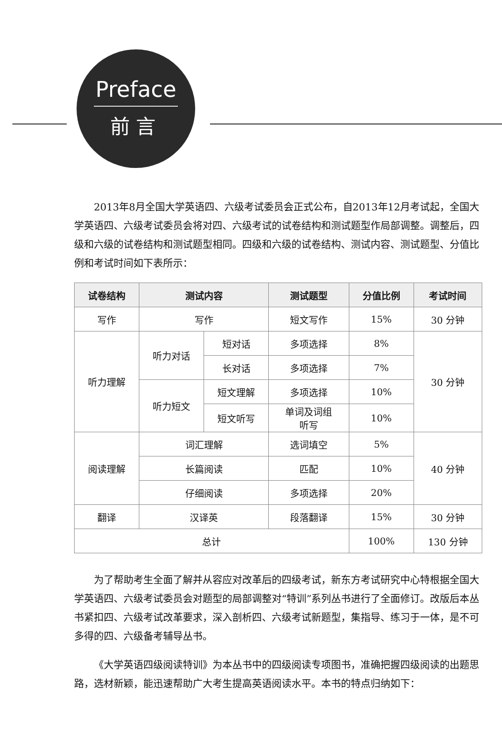Preface
前言
2013年8月全国大学英语四、六级考试委员会正式公布，自2013年12月考试起，全国大学英语四、六级考试委员会将对四、六级考试的试卷结构和测试题型作局部调整。调整后，四级和六级的试卷结构和测试题型相同。四级和六级的试卷结构、测试内容、测试题型、分值比例和考试时间如下表所示：
| 试卷结构 | 测试内容 | | 测试题型 | 分值比例 | 考试时间 |
| --- | --- | --- | --- | --- | --- |
| 写作 | 写作 | | 短文写作 | 15% | 30 分钟 |
| 听力理解 | 听力对话 | 短对话 | 多项选择 | 8% | 30 分钟 |
| | | 长对话 | 多项选择 | 7% | |
| | 听力短文 | 短文理解 | 多项选择 | 10% | |
| | | 短文听写 | 单词及词组 听写 | 10% | |
| 阅读理解 | 词汇理解 | | 选词填空 | 5% | 40 分钟 |
| | 长篇阅读 | | 匹配 | 10% | |
| | 仔细阅读 | | 多项选择 | 20% | |
| 翻译 | 汉译英 | | 段落翻译 | 15% | 30 分钟 |
| 总计 | | | | 100% | 130 分钟 |
为了帮助考生全面了解并从容应对改革后的四级考试，新东方考试研究中心特根据全国大学英语四、六级考试委员会对题型的局部调整对“特训”系列丛书进行了全面修订。改版后本丛书紧扣四、六级考试改革要求，深入剖析四、六级考试新题型，集指导、练习于一体，是不可多得的四、六级备考辅导丛书。
《大学英语四级阅读特训》为本丛书中的四级阅读专项图书，准确把握四级阅读的出题思路，选材新颖，能迅速帮助广大考生提高英语阅读水平。本书的特点归纳如下：